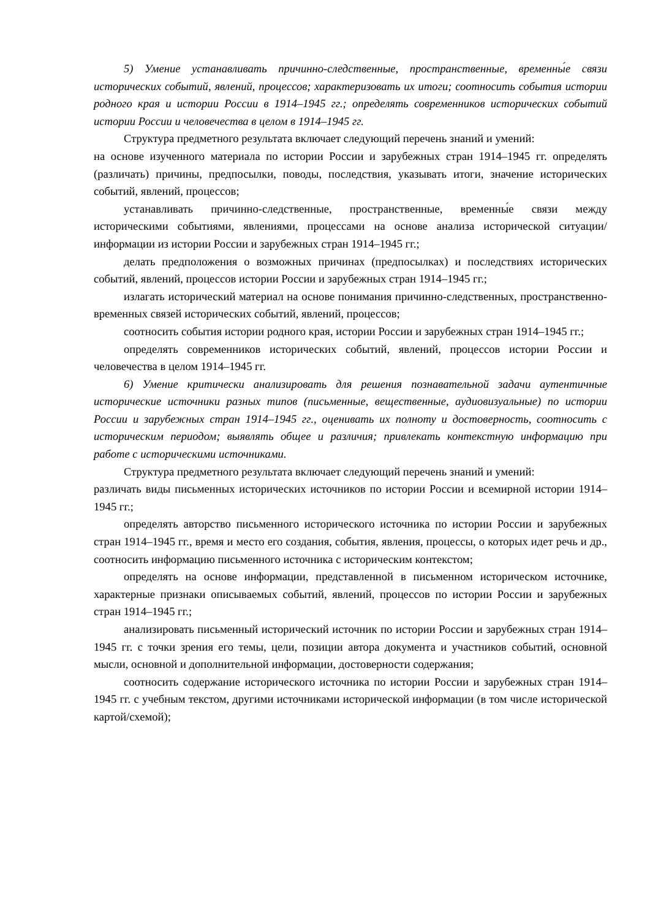5) Умение устанавливать причинно-следственные, пространственные, временны́е связи исторических событий, явлений, процессов; характеризовать их итоги; соотносить события истории родного края и истории России в 1914–1945 гг.; определять современников исторических событий истории России и человечества в целом в 1914–1945 гг.
Структура предметного результата включает следующий перечень знаний и умений:
на основе изученного материала по истории России и зарубежных стран 1914–1945 гг. определять (различать) причины, предпосылки, поводы, последствия, указывать итоги, значение исторических событий, явлений, процессов;
устанавливать причинно-следственные, пространственные, временны́е связи между историческими событиями, явлениями, процессами на основе анализа исторической ситуации/информации из истории России и зарубежных стран 1914–1945 гг.;
делать предположения о возможных причинах (предпосылках) и последствиях исторических событий, явлений, процессов истории России и зарубежных стран 1914–1945 гг.;
излагать исторический материал на основе понимания причинно-следственных, пространственно-временных связей исторических событий, явлений, процессов;
соотносить события истории родного края, истории России и зарубежных стран 1914–1945 гг.;
определять современников исторических событий, явлений, процессов истории России и человечества в целом 1914–1945 гг.
6) Умение критически анализировать для решения познавательной задачи аутентичные исторические источники разных типов (письменные, вещественные, аудиовизуальные) по истории России и зарубежных стран 1914–1945 гг., оценивать их полноту и достоверность, соотносить с историческим периодом; выявлять общее и различия; привлекать контекстную информацию при работе с историческими источниками.
Структура предметного результата включает следующий перечень знаний и умений:
различать виды письменных исторических источников по истории России и всемирной истории 1914–1945 гг.;
определять авторство письменного исторического источника по истории России и зарубежных стран 1914–1945 гг., время и место его создания, события, явления, процессы, о которых идет речь и др., соотносить информацию письменного источника с историческим контекстом;
определять на основе информации, представленной в письменном историческом источнике, характерные признаки описываемых событий, явлений, процессов по истории России и зарубежных стран 1914–1945 гг.;
анализировать письменный исторический источник по истории России и зарубежных стран 1914–1945 гг. с точки зрения его темы, цели, позиции автора документа и участников событий, основной мысли, основной и дополнительной информации, достоверности содержания;
соотносить содержание исторического источника по истории России и зарубежных стран 1914–1945 гг. с учебным текстом, другими источниками исторической информации (в том числе исторической картой/схемой);